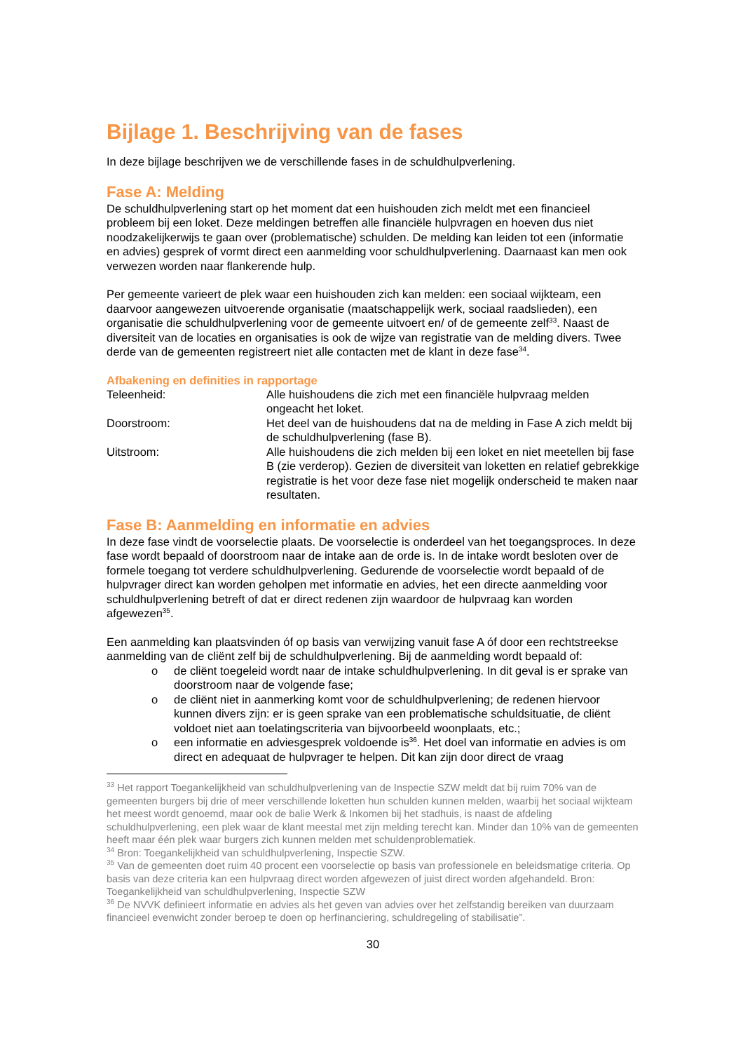Bijlage 1. Beschrijving van de fases
In deze bijlage beschrijven we de verschillende fases in de schuldhulpverlening.
Fase A: Melding
De schuldhulpverlening start op het moment dat een huishouden zich meldt met een financieel probleem bij een loket. Deze meldingen betreffen alle financiële hulpvragen en hoeven dus niet noodzakelijkerwijs te gaan over (problematische) schulden. De melding kan leiden tot een (informatie en advies) gesprek of vormt direct een aanmelding voor schuldhulpverlening. Daarnaast kan men ook verwezen worden naar flankerende hulp.
Per gemeente varieert de plek waar een huishouden zich kan melden: een sociaal wijkteam, een daarvoor aangewezen uitvoerende organisatie (maatschappelijk werk, sociaal raadslieden), een organisatie die schuldhulpverlening voor de gemeente uitvoert en/ of de gemeente zelf<sup>33</sup>. Naast de diversiteit van de locaties en organisaties is ook de wijze van registratie van de melding divers. Twee derde van de gemeenten registreert niet alle contacten met de klant in deze fase<sup>34</sup>.
Afbakening en definities in rapportage
Teleenheid: Alle huishoudens die zich met een financiële hulpvraag melden ongeacht het loket.
Doorstroom: Het deel van de huishoudens dat na de melding in Fase A zich meldt bij de schuldhulpverlening (fase B).
Uitstroom: Alle huishoudens die zich melden bij een loket en niet meetellen bij fase B (zie verderop). Gezien de diversiteit van loketten en relatief gebrekkige registratie is het voor deze fase niet mogelijk onderscheid te maken naar resultaten.
Fase B: Aanmelding en informatie en advies
In deze fase vindt de voorselectie plaats. De voorselectie is onderdeel van het toegangsproces. In deze fase wordt bepaald of doorstroom naar de intake aan de orde is. In de intake wordt besloten over de formele toegang tot verdere schuldhulpverlening. Gedurende de voorselectie wordt bepaald of de hulpvrager direct kan worden geholpen met informatie en advies, het een directe aanmelding voor schuldhulpverlening betreft of dat er direct redenen zijn waardoor de hulpvraag kan worden afgewezen<sup>35</sup>.
Een aanmelding kan plaatsvinden óf op basis van verwijzing vanuit fase A óf door een rechtstreekse aanmelding van de cliënt zelf bij de schuldhulpverlening. Bij de aanmelding wordt bepaald of:
o de cliënt toegeleid wordt naar de intake schuldhulpverlening. In dit geval is er sprake van doorstroom naar de volgende fase;
o de cliënt niet in aanmerking komt voor de schuldhulpverlening; de redenen hiervoor kunnen divers zijn: er is geen sprake van een problematische schuldsituatie, de cliënt voldoet niet aan toelatingscriteria van bijvoorbeeld woonplaats, etc.;
o een informatie en adviesgesprek voldoende is<sup>36</sup>. Het doel van informatie en advies is om direct en adequaat de hulpvrager te helpen. Dit kan zijn door direct de vraag
<sup>33</sup> Het rapport Toegankelijkheid van schuldhulpverlening van de Inspectie SZW meldt dat bij ruim 70% van de gemeenten burgers bij drie of meer verschillende loketten hun schulden kunnen melden, waarbij het sociaal wijkteam het meest wordt genoemd, maar ook de balie Werk & Inkomen bij het stadhuis, is naast de afdeling schuldhulpverlening, een plek waar de klant meestal met zijn melding terecht kan. Minder dan 10% van de gemeenten heeft maar één plek waar burgers zich kunnen melden met schuldenproblematiek.
<sup>34</sup> Bron: Toegankelijkheid van schuldhulpverlening, Inspectie SZW.
<sup>35</sup> Van de gemeenten doet ruim 40 procent een voorselectie op basis van professionele en beleidsmatige criteria. Op basis van deze criteria kan een hulpvraag direct worden afgewezen of juist direct worden afgehandeld. Bron: Toegankelijkheid van schuldhulpverlening, Inspectie SZW
<sup>36</sup> De NVVK definieert informatie en advies als het geven van advies over het zelfstandig bereiken van duurzaam financieel evenwicht zonder beroep te doen op herfinanciering, schuldregeling of stabilisatie”.
30